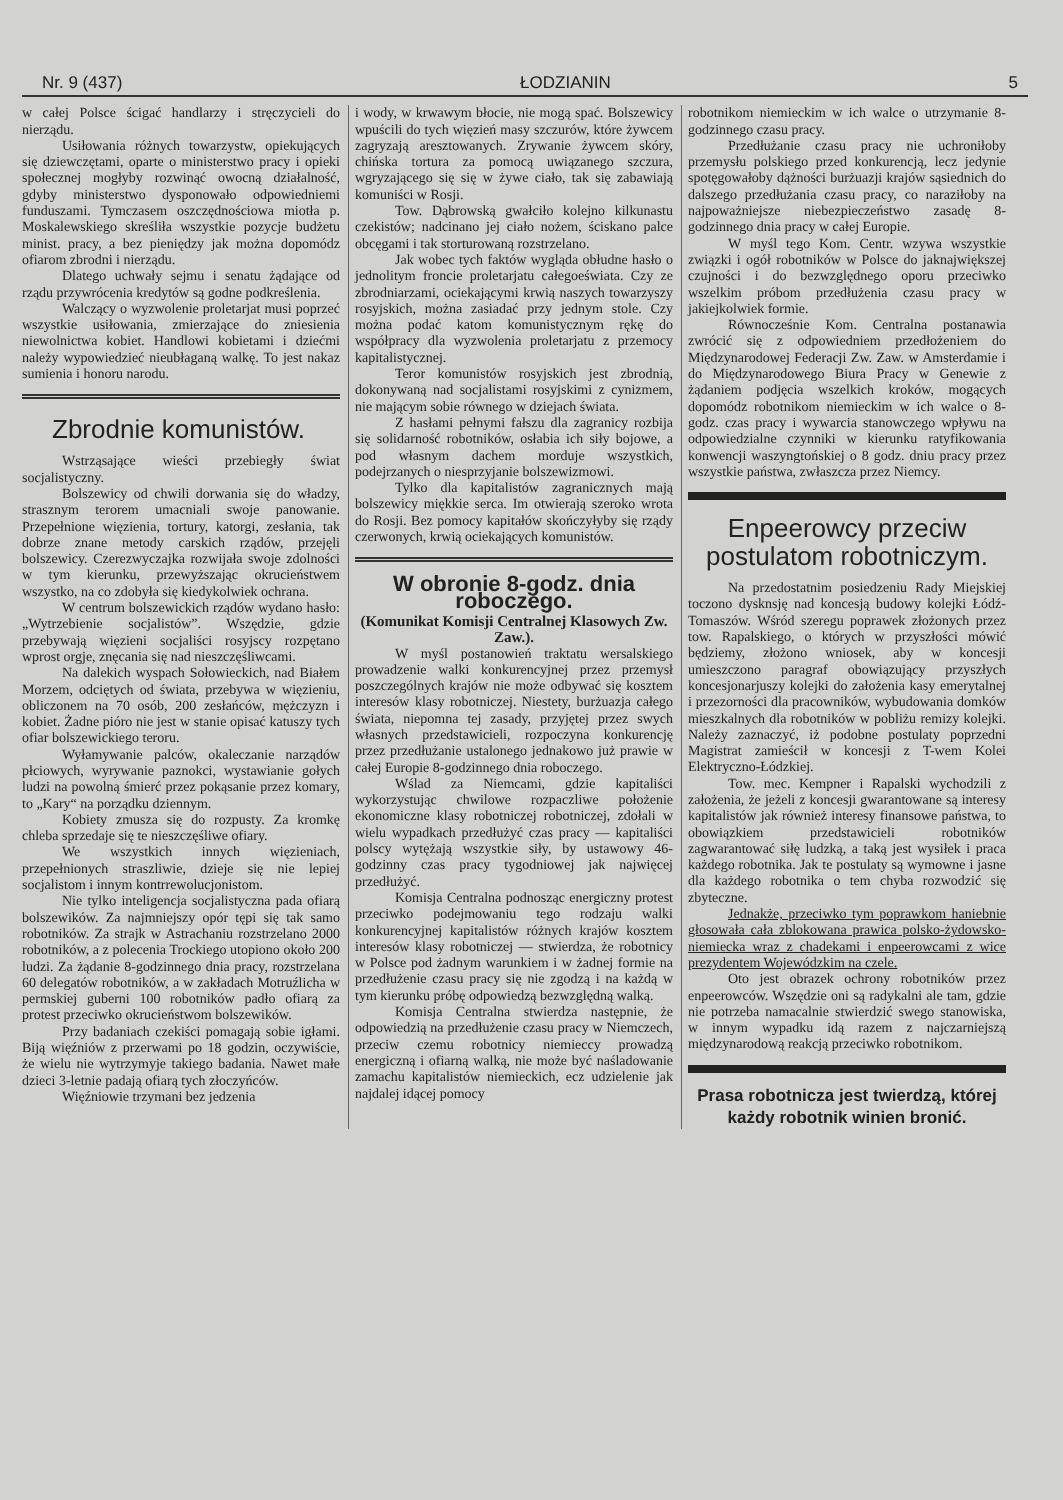Nr. 9 (437) ŁODZIANIN 5
w całej Polsce ścigać handlarzy i stręczycieli do nierządu.
Usiłowania różnych towarzystw, opiekujących się dziewczętami, oparte o ministerstwo pracy i opieki społecznej mogłyby rozwinąć owocną działalność, gdyby ministerstwo dysponowało odpowiedniemi funduszami. Tymczasem oszczędnościowa miotła p. Moskalewskiego skreśliła wszystkie pozycje budżetu minist. pracy, a bez pieniędzy jak można dopomódz ofiarom zbrodni i nierządu.
Dlatego uchwały sejmu i senatu żądające od rządu przywrócenia kredytów są godne podkreślenia.
Walczący o wyzwolenie proletarjat musi poprzeć wszystkie usiłowania, zmierzające do zniesienia niewolnictwa kobiet. Handlowi kobietami i dziećmi należy wypowiedzieć nieubłaganą walkę. To jest nakaz sumienia i honoru narodu.
Zbrodnie komunistów.
Wstrząsające wieści przebiegły świat socjalistyczny.
Bolszewicy od chwili dorwania się do władzy, strasznym terorem umacniali swoje panowanie. Przepełnione więzienia, tortury, katorgi, zesłania, tak dobrze znane metody carskich rządów, przejęli bolszewicy. Czerezwyczajka rozwijała swoje zdolności w tym kierunku, przewyższając okrucieństwem wszystko, na co zdobyła się kiedykolwiek ochrana.
W centrum bolszewickich rządów wydano hasło: „Wytrzebienie socjalistów”. Wszędzie, gdzie przebywają więzieni socjaliści rosyjscy rozpętano wprost orgje, znęcania się nad nieszczęśliwcami.
Na dalekich wyspach Sołowieckich, nad Białem Morzem, odciętych od świata, przebywa w więzieniu, obliczonem na 70 osób, 200 zesłańców, mężczyzn i kobiet. Żadne pióro nie jest w stanie opisać katuszy tych ofiar bolszewickiego teroru.
Wyłamywanie palców, okaleczanie narządów płciowych, wyrywanie paznokci, wystawianie gołych ludzi na powolną śmierć przez pokąsanie przez komary, to „Kary“ na porządku dziennym.
Kobiety zmusza się do rozpusty. Za kromkę chleba sprzedaje się te nieszczęśliwe ofiary.
We wszystkich innych więzieniach, przepełnionych straszliwie, dzieje się nie lepiej socjalistom i innym kontrrewolucjonistom.
Nie tylko inteligencja socjalistyczna pada ofiarą bolszewików. Za najmniejszy opór tępi się tak samo robotników. Za strajk w Astrachaniu rozstrzelano 2000 robotników, a z polecenia Trockiego utopiono około 200 ludzi. Za żądanie 8-godzinnego dnia pracy, rozstrzelana 60 delegatów robotników, a w zakładach Motruźlicha w permskiej guberni 100 robotników padło ofiarą za protest przeciwko okrucieństwom bolszewików.
Przy badaniach czekiści pomagają sobie igłami. Biją więźniów z przerwami po 18 godzin, oczywiście, że wielu nie wytrzymyje takiego badania. Nawet małe dzieci 3-letnie padają ofiarą tych złoczyńców.
Więźniowie trzymani bez jedzenia
i wody, w krwawym błocie, nie mogą spać. Bolszewicy wpuścili do tych więzień masy szczurów, które żywcem zagryzają aresztowanych. Zrywanie żywcem skóry, chińska tortura za pomocą uwiązanego szczura, wgryzającego się się w żywe ciało, tak się zabawiają komuniści w Rosji.
Tow. Dąbrowską gwałciło kolejno kilkunastu czekistów; nadcinano jej ciało nożem, ściskano palce obcęgami i tak storturowaną rozstrzelano.
Jak wobec tych faktów wygląda obłudne hasło o jednolitym froncie proletarjatu całegoeświata. Czy ze zbrodniarzami, ociekającymi krwią naszych towarzyszy rosyjskich, można zasiadać przy jednym stole. Czy można podać katom komunistycznym rękę do współpracy dla wyzwolenia proletarjatu z przemocy kapitalistycznej.
Teror komunistów rosyjskich jest zbrodnią, dokonywaną nad socjalistami rosyjskimi z cynizmem, nie mającym sobie równego w dziejach świata.
Z hasłami pełnymi fałszu dla zagranicy rozbija się solidarność robotników, osłabia ich siły bojowe, a pod własnym dachem morduje wszystkich, podejrzanych o niesprzyjanie bolszewizmowi.
Tylko dla kapitalistów zagranicznych mają bolszewicy miękkie serca. Im otwierają szeroko wrota do Rosji. Bez pomocy kapitałów skończyłyby się rządy czerwonych, krwią ociekających komunistów.
W obronie 8-godz. dnia roboczego.
(Komunikat Komisji Centralnej Klasowych Zw. Zaw.).
W myśl postanowień traktatu wersalskiego prowadzenie walki konkurencyjnej przez przemysł poszczególnych krajów nie może odbywać się kosztem interesów klasy robotniczej. Niestety, burżuazja całego świata, niepomna tej zasady, przyjętej przez swych własnych przedstawicieli, rozpoczyna konkurencję przez przedłużanie ustalonego jednakowo już prawie w całej Europie 8-godzinnego dnia roboczego.
Wślad za Niemcami, gdzie kapitaliści wykorzystując chwilowe rozpaczliwe położenie ekonomiczne klasy robotniczej robotniczej, zdołali w wielu wypadkach przedłużyć czas pracy — kapitaliści polscy wytężają wszystkie siły, by ustawowy 46-godzinny czas pracy tygodniowej jak najwięcej przedłużyć.
Komisja Centralna podnosząc energiczny protest przeciwko podejmowaniu tego rodzaju walki konkurencyjnej kapitalistów różnych krajów kosztem interesów klasy robotniczej — stwierdza, że robotnicy w Polsce pod żadnym warunkiem i w żadnej formie na przedłużenie czasu pracy się nie zgodzą i na każdą w tym kierunku próbę odpowiedzą bezwzględną walką.
Komisja Centralna stwierdza następnie, że odpowiedzią na przedłużenie czasu pracy w Niemczech, przeciw czemu robotnicy niemieccy prowadzą energiczną i ofiarną walką, nie może być naśladowanie zamachu kapitalistów niemieckich, ecz udzielenie jak najdalej idącej pomocy
robotnikom niemieckim w ich walce o utrzymanie 8-godzinnego czasu pracy.
Przedłużanie czasu pracy nie uchroniłoby przemysłu polskiego przed konkurencją, lecz jedynie spotęgowałoby dążności burżuazji krajów sąsiednich do dalszego przedłużania czasu pracy, co naraziłoby na najpoważniejsze niebezpieczeństwo zasadę 8-godzinnego dnia pracy w całej Europie.
W myśl tego Kom. Centr. wzywa wszystkie związki i ogół robotników w Polsce do jaknajwiększej czujności i do bezwzględnego oporu przeciwko wszelkim próbom przedłużenia czasu pracy w jakiejkolwiek formie.
Równocześnie Kom. Centralna postanawia zwrócić się z odpowiedniem przedłożeniem do Międzynarodowej Federacji Zw. Zaw. w Amsterdamie i do Międzynarodowego Biura Pracy w Genewie z żądaniem podjęcia wszelkich kroków, mogących dopomódz robotnikom niemieckim w ich walce o 8-godz. czas pracy i wywarcia stanowczego wpływu na odpowiedzialne czynniki w kierunku ratyfikowania konwencji waszyngtońskiej o 8 godz. dniu pracy przez wszystkie państwa, zwłaszcza przez Niemcy.
Enpeerowcy przeciw postulatom robotniczym.
Na przedostatnim posiedzeniu Rady Miejskiej toczono dysknsję nad koncesją budowy kolejki Łódź-Tomaszów. Wśród szeregu poprawek złożonych przez tow. Rapalskiego, o których w przyszłości mówić będziemy, złożono wniosek, aby w koncesji umieszczono paragraf obowiązujący przyszłych koncesjonarjuszy kolejki do założenia kasy emerytalnej i przezorności dla pracowników, wybudowania domków mieszkalnych dla robotników w pobliżu remizy kolejki. Należy zaznaczyć, iż podobne postulaty poprzedni Magistrat zamieścił w koncesji z T-wem Kolei Elektryczno-Łódzkiej.
Tow. mec. Kempner i Rapalski wychodzili z założenia, że jeżeli z koncesji gwarantowane są interesy kapitalistów jak również interesy finansowe państwa, to obowiązkiem przedstawicieli robotników zagwarantować siłę ludzką, a taką jest wysiłek i praca każdego robotnika. Jak te postulaty są wymowne i jasne dla każdego robotnika o tem chyba rozwodzić się zbyteczne.
Jednakże, przeciwko tym poprawkom haniebnie głosowała cała zblokowana prawica polsko-żydowsko-niemiecka wraz z chadekami i enpeerowcami z wice prezydentem Wojewódzkim na czele.
Oto jest obrazek ochrony robotników przez enpeerowców. Wszędzie oni są radykalni ale tam, gdzie nie potrzeba namacalnie stwierdzić swego stanowiska, w innym wypadku idą razem z najczarniejszą międzynarodową reakcją przeciwko robotnikom.
Prasa robotnicza jest twierdzą, której każdy robotnik winien bronić.